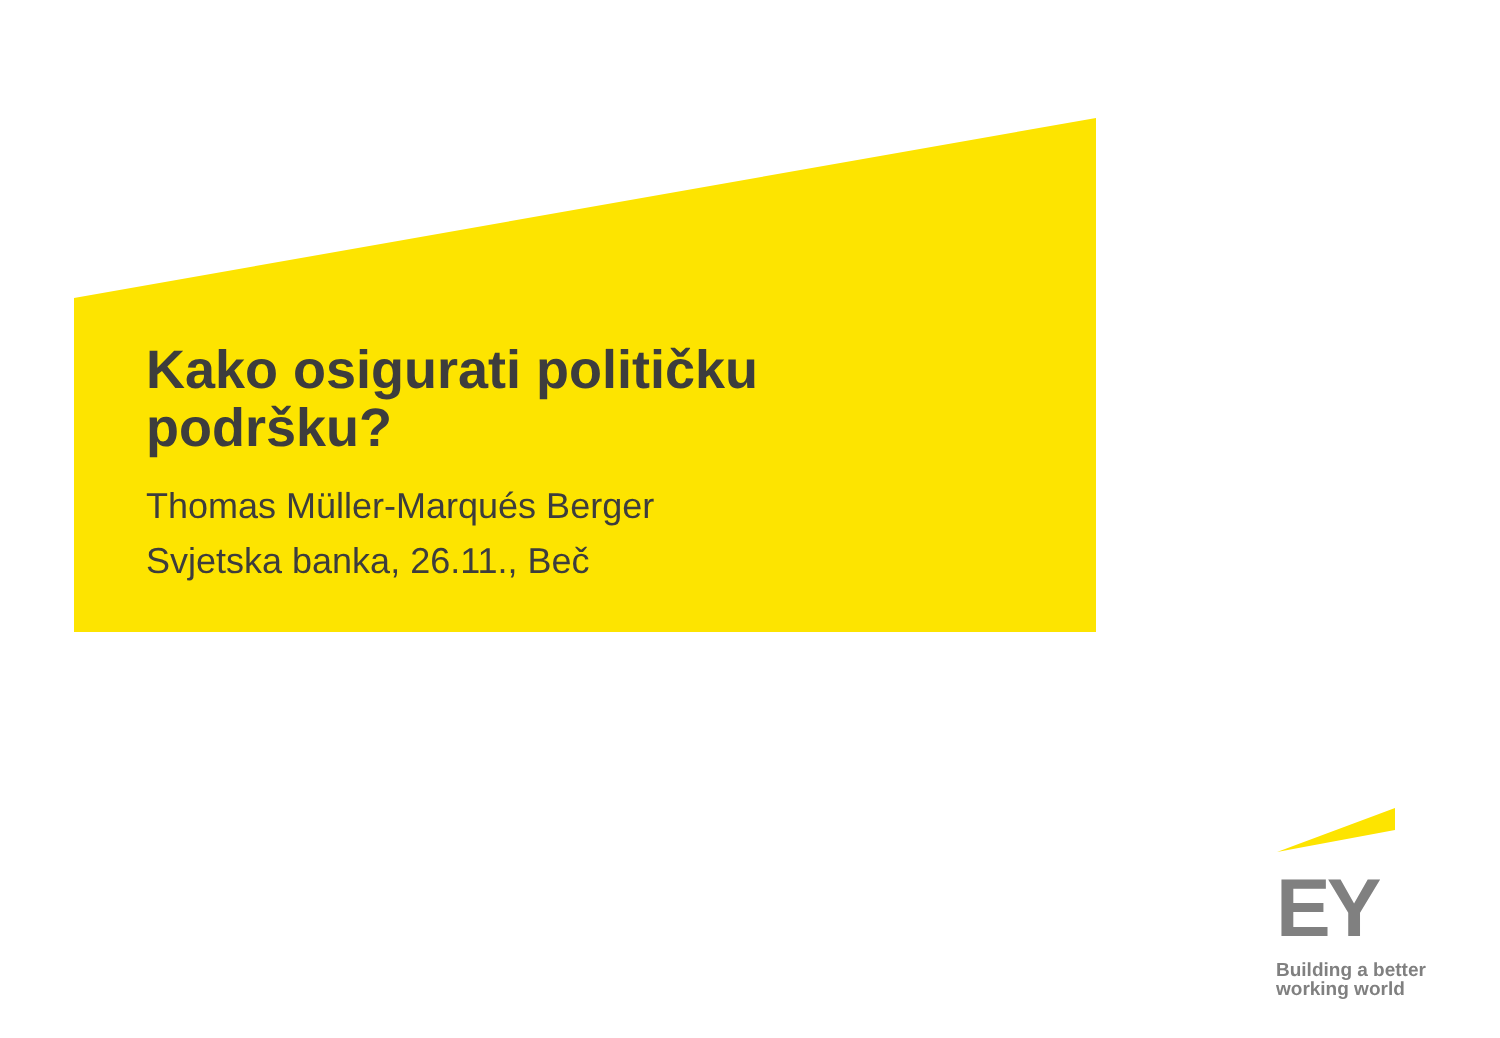Kako osigurati političku
podršku?
Thomas Müller-Marqués Berger
Svjetska banka, 26.11., Beč
EY
Building a better
working world